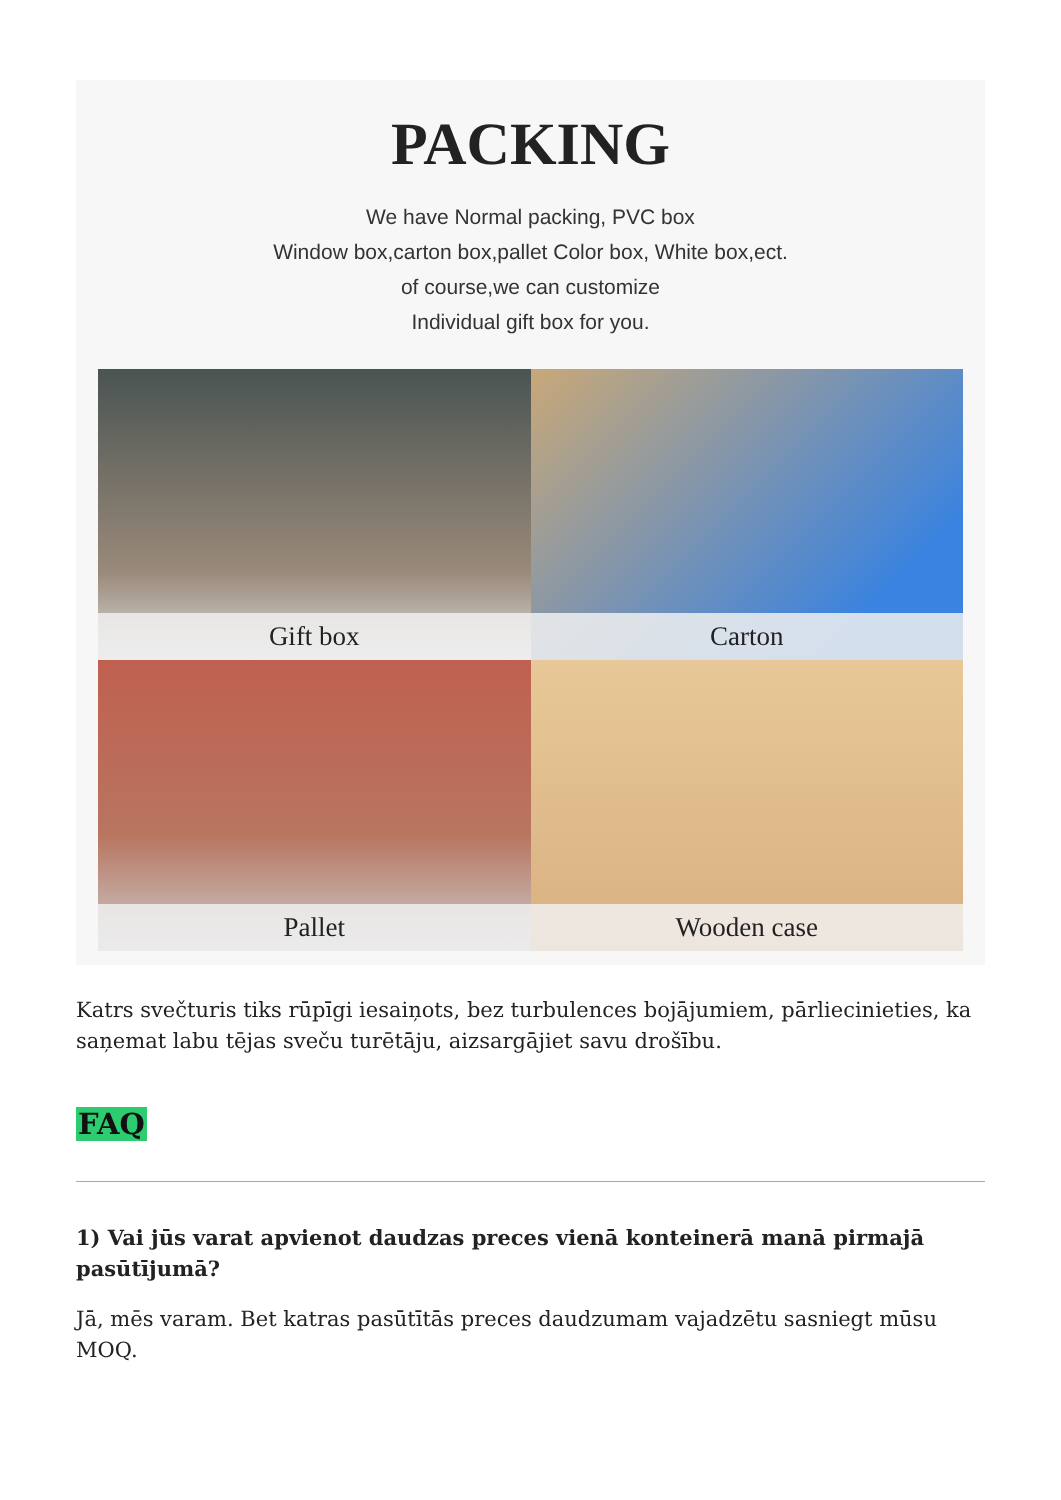PACKING
We have Normal packing, PVC box
Window box,carton box,pallet Color box, White box,ect.
of course,we can customize
Individual gift box for you.
Gift box
Carton
Pallet
Wooden case
Katrs svečturis tiks rūpīgi iesaiņots, bez turbulences bojājumiem, pārliecinieties, ka saņemat labu tējas sveču turētāju, aizsargājiet savu drošību.
FAQ
1) Vai jūs varat apvienot daudzas preces vienā konteinerā manā pirmajā pasūtījumā?
Jā, mēs varam. Bet katras pasūtītās preces daudzumam vajadzētu sasniegt mūsu MOQ.